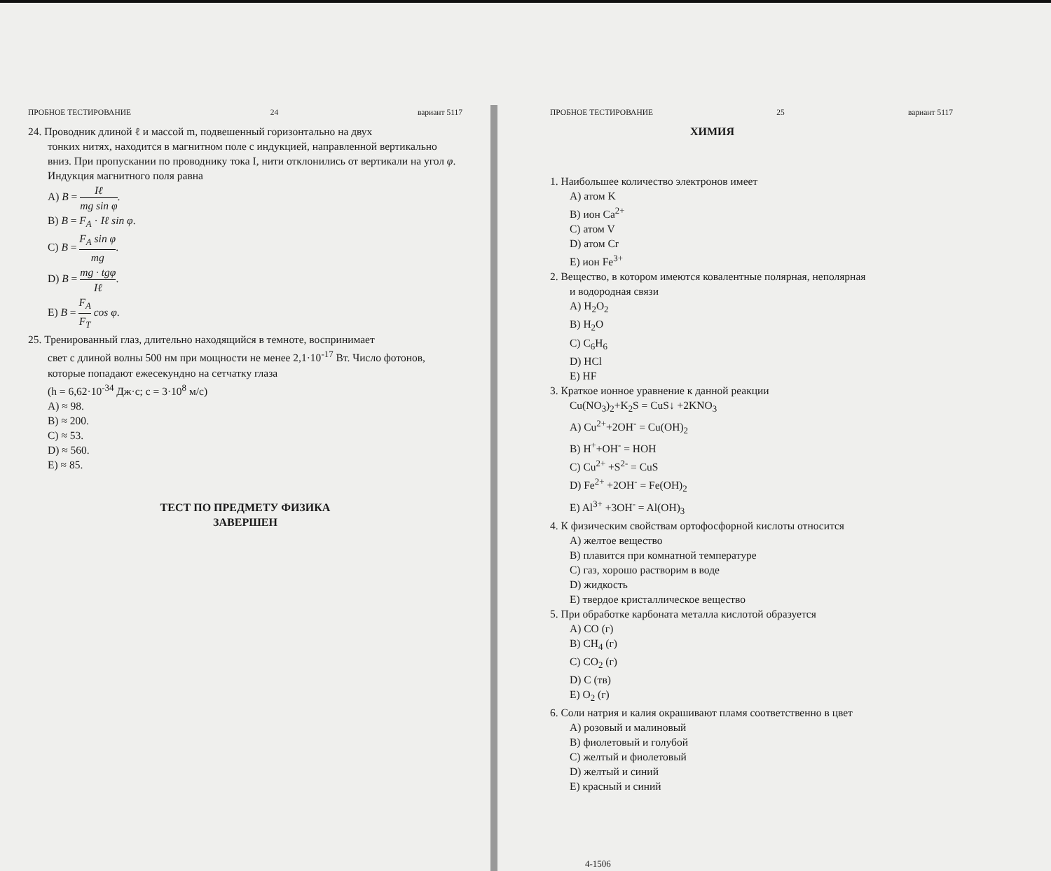ПРОБНОЕ ТЕСТИРОВАНИЕ 24 вариант 5117
24. Проводник длиной ℓ и массой m, подвешенный горизонтально на двух
тонких нитях, находится в магнитном поле с индукцией, направленной вертикально вниз. При пропускании по проводнику тока I, нити отклонились от вертикали на угол φ. Индукция магнитного поля равна
A) B = Iℓ mg sin φ.
B) B = F<sub>A</sub> · Iℓ sin φ.
C) B = F<sub>A</sub> sin φ mg.
D) B = mg · tgφ Iℓ.
E) B = F<sub>A</sub> F<sub>T</sub> cos φ.
25. Тренированный глаз, длительно находящийся в темноте, воспринимает
свет с длиной волны 500 нм при мощности не менее 2,1·10<sup>-17</sup> Вт. Число фотонов, которые попадают ежесекундно на сетчатку глаза
(h = 6,62·10<sup>-34</sup> Дж·с; c = 3·10<sup>8</sup> м/с)
A) ≈ 98.
B) ≈ 200.
C) ≈ 53.
D) ≈ 560.
E) ≈ 85.
ТЕСТ ПО ПРЕДМЕТУ ФИЗИКА
ЗАВЕРШЕН
ПРОБНОЕ ТЕСТИРОВАНИЕ 25 вариант 5117
ХИМИЯ
1. Наибольшее количество электронов имеет
A) атом K
B) ион Ca<sup>2+</sup>
C) атом V
D) атом Cr
E) ион Fe<sup>3+</sup>
2. Вещество, в котором имеются ковалентные полярная, неполярная
и водородная связи
A) H<sub>2</sub>O<sub>2</sub>
B) H<sub>2</sub>O
C) C<sub>6</sub>H<sub>6</sub>
D) HCl
E) HF
3. Краткое ионное уравнение к данной реакции
Cu(NO<sub>3</sub>)<sub>2</sub>+K<sub>2</sub>S = CuS↓ +2KNO<sub>3</sub>
A) Cu<sup>2+</sup>+2OH<sup>-</sup> = Cu(OH)<sub>2</sub>
B) H<sup>+</sup>+OH<sup>-</sup> = HOH
C) Cu<sup>2+</sup> +S<sup>2-</sup> = CuS
D) Fe<sup>2+</sup> +2OH<sup>-</sup> = Fe(OH)<sub>2</sub>
E) Al<sup>3+</sup> +3OH<sup>-</sup> = Al(OH)<sub>3</sub>
4. К физическим свойствам ортофосфорной кислоты относится
A) желтое вещество
B) плавится при комнатной температуре
C) газ, хорошо растворим в воде
D) жидкость
E) твердое кристаллическое вещество
5. При обработке карбоната металла кислотой образуется
A) CO (г)
B) CH<sub>4</sub> (г)
C) CO<sub>2</sub> (г)
D) C (тв)
E) O<sub>2</sub> (г)
6. Соли натрия и калия окрашивают пламя соответственно в цвет
A) розовый и малиновый
B) фиолетовый и голубой
C) желтый и фиолетовый
D) желтый и синий
E) красный и синий
4-1506